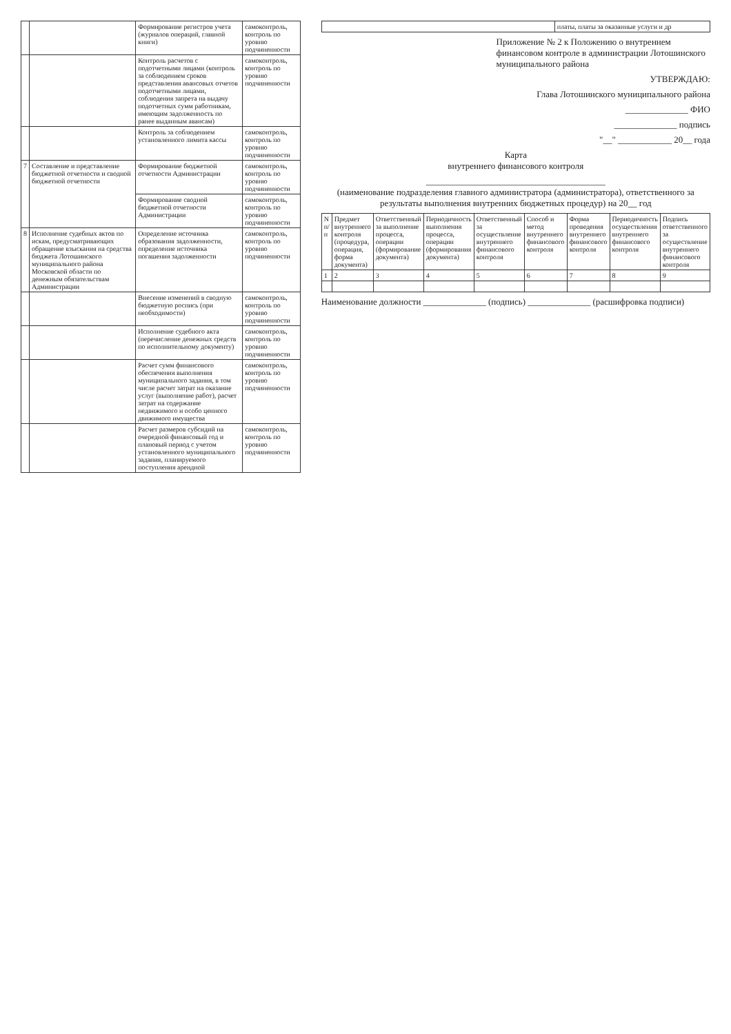| | | Формирование регистров учета (журналов операций, главной книги) | самоконтроль, контроль по уровню подчиненности |
| | | Контроль расчетов с подотчетными лицами (контроль за соблюдением сроков представления авансовых отчетов подотчетными лицами, соблюдения запрета на выдачу подотчетных сумм работникам, имеющим задолженность по ранее выданным авансам) | самоконтроль, контроль по уровню подчиненности |
| | | Контроль за соблюдением установленного лимита кассы | самоконтроль, контроль по уровню подчиненности |
| 7 | Составление и представление бюджетной отчетности и сводной бюджетной отчетности | Формирование бюджетной отчетности Администрации | самоконтроль, контроль по уровню подчиненности |
| | | Формирование сводной бюджетной отчетности Администрации | самоконтроль, контроль по уровню подчиненности |
| 8 | Исполнение судебных актов по искам, предусматривающих обращение взыскания на средства бюджета Лотошинского муниципального района Московской области по денежным обязательствам Администрации | Определение источника образования задолженности, определение источника погашения задолженности | самоконтроль, контроль по уровню подчиненности |
| | | Внесение изменений в сводную бюджетную роспись (при необходимости) | самоконтроль, контроль по уровню подчиненности |
| | | Исполнение судебного акта (перечисление денежных средств по исполнительному документу) | самоконтроль, контроль по уровню подчиненности |
| | | Расчет сумм финансового обеспечения выполнения муниципального задания, в том числе расчет затрат на оказание услуг (выполнение работ), расчет затрат на содержание недвижимого и особо ценного движимого имущества | самоконтроль, контроль по уровню подчиненности |
| | | Расчет размеров субсидий на очередной финансовый год и плановый период с учетом установленного муниципального задания, планируемого поступления арендной | самоконтроль, контроль по уровню подчиненности |
| | платы, платы за оказанные услуги и др |
Приложение № 2 к Положению о внутреннем финансовом контроле в администрации Лотошинского муниципального района
УТВЕРЖДАЮ:
Глава Лотошинского муниципального района
______________ ФИО
______________ подпись
"__" ____________ 20__ года
Карта
внутреннего финансового контроля
________________________________________
(наименование подразделения главного администратора (администратора), ответственного за результаты выполнения внутренних бюджетных процедур) на 20__ год
| N п/п | Предмет внутреннего контроля (процедура, операция, форма документа) | Ответственный за выполнение процесса, операции (формирование документа) | Периодичность выполнения процесса, операции (формирования документа) | Ответственный за осуществление внутреннего финансового контроля | Способ и метод внутреннего финансового контроля | Форма проведения внутреннего финансового контроля | Периодичность осуществления внутреннего финансового контроля | Подпись ответственного за осуществление внутреннего финансового контроля |
| --- | --- | --- | --- | --- | --- | --- | --- | --- |
| 1 | 2 | 3 | 4 | 5 | 6 | 7 | 8 | 9 |
Наименование должности ______________ (подпись) ______________ (расшифровка подписи)